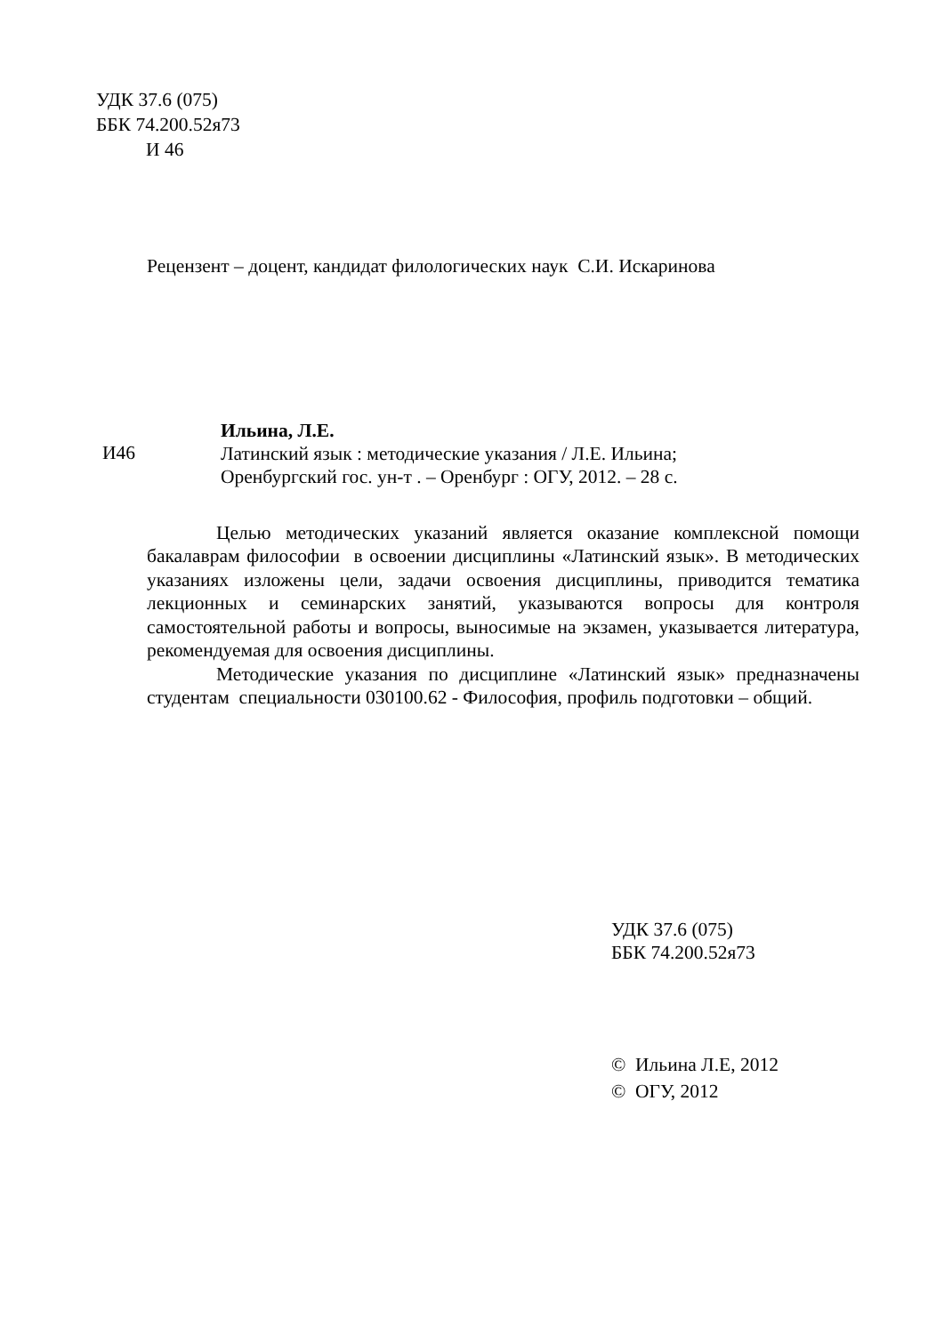УДК 37.6 (075)
ББК 74.200.52я73
И 46
Рецензент – доцент, кандидат филологических наук С.И. Искаринова
И46
Ильина, Л.Е.
Латинский язык : методические указания / Л.Е. Ильина;
Оренбургский гос. ун-т . – Оренбург : ОГУ, 2012. – 28 с.
Целью методических указаний является оказание комплексной помощи бакалаврам философии в освоении дисциплины «Латинский язык». В методических указаниях изложены цели, задачи освоения дисциплины, приводится тематика лекционных и семинарских занятий, указываются вопросы для контроля самостоятельной работы и вопросы, выносимые на экзамен, указывается литература, рекомендуемая для освоения дисциплины.
Методические указания по дисциплине «Латинский язык» предназначены студентам специальности 030100.62 - Философия, профиль подготовки – общий.
УДК 37.6 (075)
ББК 74.200.52я73
© Ильина Л.Е, 2012
© ОГУ, 2012